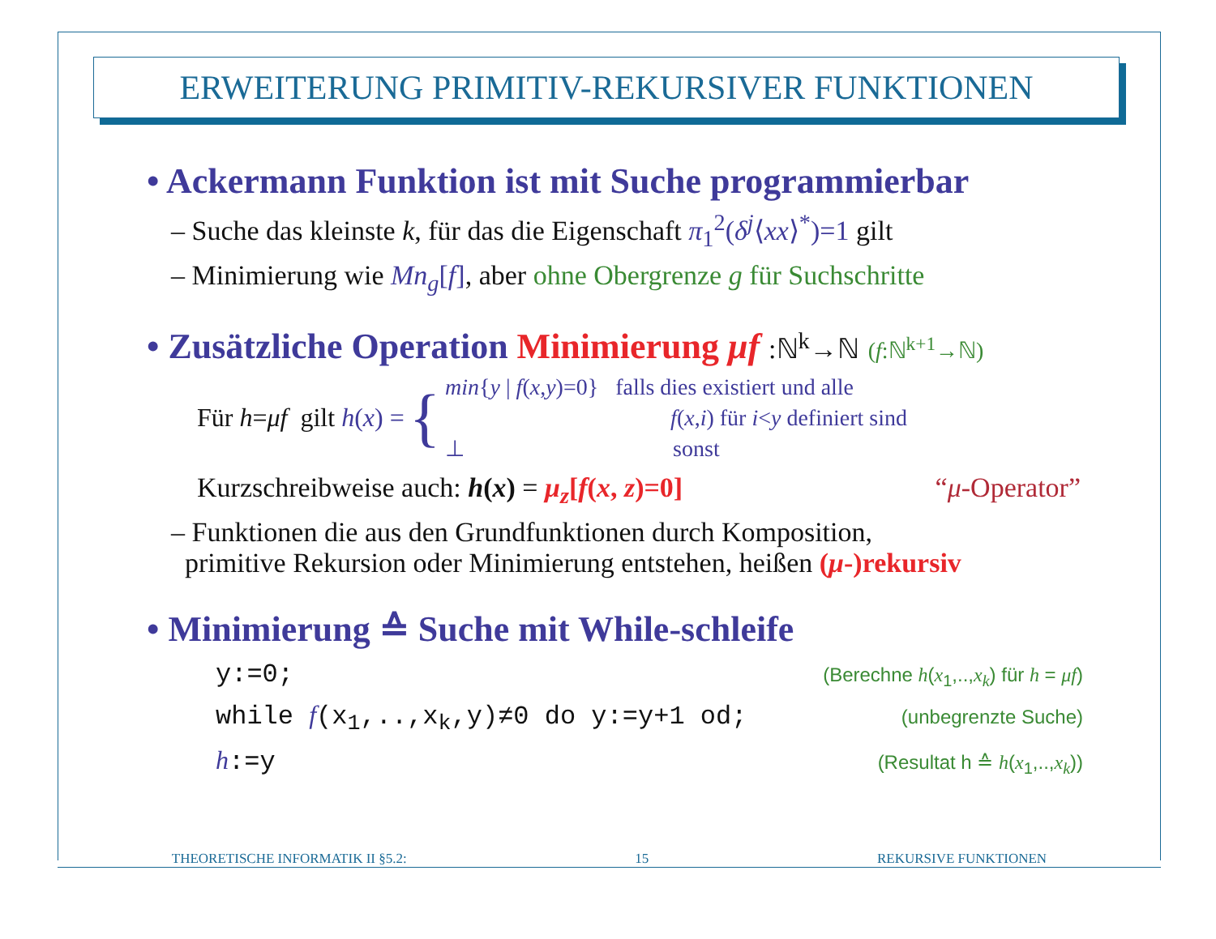ERWEITERUNG PRIMITIV-REKURSIVER FUNKTIONEN
• Ackermann Funktion ist mit Suche programmierbar
– Suche das kleinste k, für das die Eigenschaft π<sub>1</sub><sup>2</sup>(δ<sup>j</sup>⟨xx⟩<sup>*</sup>)=1 gilt
– Minimierung wie Mn<sub>g</sub>[f], aber ohne Obergrenze g für Suchschritte
• Zusätzliche Operation Minimierung μf :ℕ<sup>k</sup>→ℕ (f:ℕ<sup>k+1</sup>→ℕ)
Für h=μf gilt h(x) =
{
min{y | f(x,y)=0} falls dies existiert und alle
f(x,i) für i<y definiert sind
⊥ sonst
Kurzschreibweise auch: h(x) = μ<sub>z</sub>[f(x, z)=0] “μ-Operator”
– Funktionen die aus den Grundfunktionen durch Komposition,
primitive Rekursion oder Minimierung entstehen, heißen (μ-)rekursiv
• Minimierung ≙ Suche mit While-schleife
y:=0; (Berechne h(x<sub>1</sub>,..,x<sub>k</sub>) für h = μf)
while f(x<sub>1</sub>,..,x<sub>k</sub>,y)≠0 do y:=y+1 od; (unbegrenzte Suche)
h:=y (Resultat h ≙ h(x<sub>1</sub>,..,x<sub>k</sub>))
THEORETISCHE INFORMATIK II §5.2: 15 REKURSIVE FUNKTIONEN